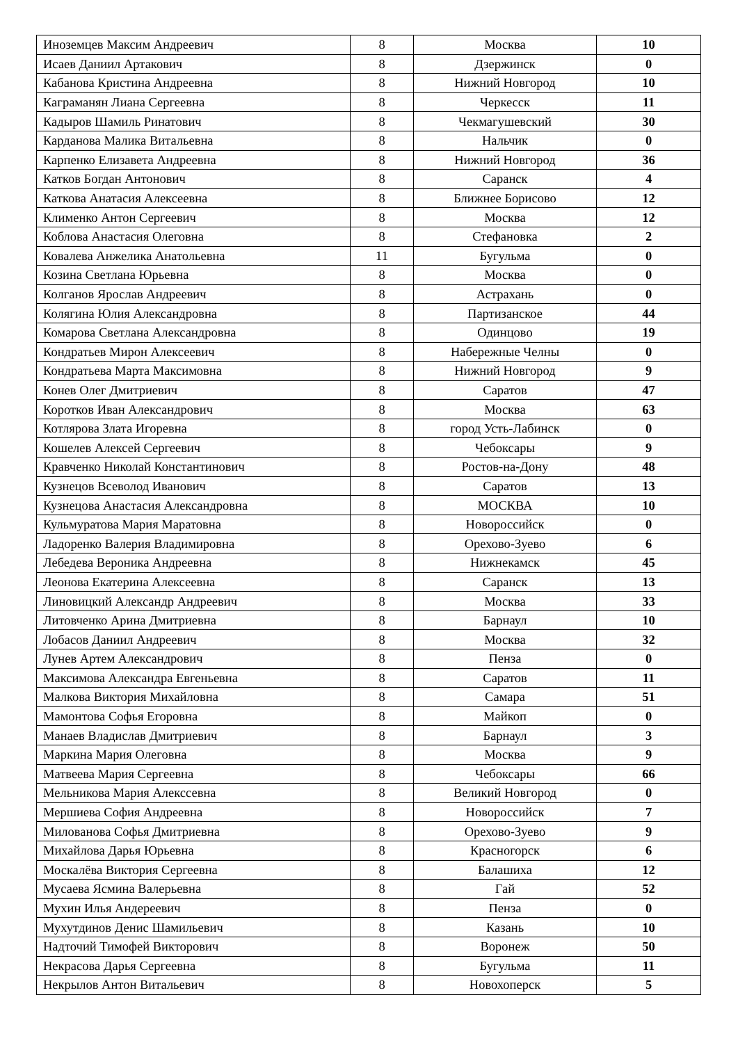| Иноземцев Максим Андреевич | 8 | Москва | 10 |
| Исаев Даниил Артакович | 8 | Дзержинск | 0 |
| Кабанова Кристина Андреевна | 8 | Нижний Новгород | 10 |
| Каграманян Лиана Сергеевна | 8 | Черкесск | 11 |
| Кадыров Шамиль Ринатович | 8 | Чекмагушевский | 30 |
| Карданова Малика Витальевна | 8 | Нальчик | 0 |
| Карпенко Елизавета Андреевна | 8 | Нижний Новгород | 36 |
| Катков Богдан Антонович | 8 | Саранск | 4 |
| Каткова Анатасия Алексеевна | 8 | Ближнее Борисово | 12 |
| Клименко Антон Сергеевич | 8 | Москва | 12 |
| Коблова Анастасия Олеговна | 8 | Стефановка | 2 |
| Ковалева Анжелика Анатольевна | 11 | Бугульма | 0 |
| Козина Светлана Юрьевна | 8 | Москва | 0 |
| Колганов Ярослав Андреевич | 8 | Астрахань | 0 |
| Колягина Юлия Александровна | 8 | Партизанское | 44 |
| Комарова Светлана Александровна | 8 | Одинцово | 19 |
| Кондратьев Мирон Алексеевич | 8 | Набережные Челны | 0 |
| Кондратьева Марта Максимовна | 8 | Нижний Новгород | 9 |
| Конев Олег Дмитриевич | 8 | Саратов | 47 |
| Коротков Иван Александрович | 8 | Москва | 63 |
| Котлярова Злата Игоревна | 8 | город Усть-Лабинск | 0 |
| Кошелев Алексей Сергеевич | 8 | Чебоксары | 9 |
| Кравченко Николай Константинович | 8 | Ростов-на-Дону | 48 |
| Кузнецов Всеволод Иванович | 8 | Саратов | 13 |
| Кузнецова Анастасия Александровна | 8 | МОСКВА | 10 |
| Кульмуратова Мария Маратовна | 8 | Новороссийск | 0 |
| Ладоренко Валерия Владимировна | 8 | Орехово-Зуево | 6 |
| Лебедева Вероника Андреевна | 8 | Нижнекамск | 45 |
| Леонова Екатерина Алексеевна | 8 | Саранск | 13 |
| Линовицкий Александр Андреевич | 8 | Москва | 33 |
| Литовченко Арина Дмитриевна | 8 | Барнаул | 10 |
| Лобасов Даниил Андреевич | 8 | Москва | 32 |
| Лунев Артем Александрович | 8 | Пенза | 0 |
| Максимова Александра Евгеньевна | 8 | Саратов | 11 |
| Малкова Виктория Михайловна | 8 | Самара | 51 |
| Мамонтова Софья Егоровна | 8 | Майкоп | 0 |
| Манаев Владислав Дмитриевич | 8 | Барнаул | 3 |
| Маркина Мария Олеговна | 8 | Москва | 9 |
| Матвеева Мария Сергеевна | 8 | Чебоксары | 66 |
| Мельникова Мария Алекссевна | 8 | Великий Новгород | 0 |
| Мершиева София Андреевна | 8 | Новороссийск | 7 |
| Милованова Софья Дмитриевна | 8 | Орехово-Зуево | 9 |
| Михайлова Дарья Юрьевна | 8 | Красногорск | 6 |
| Москалёва Виктория Сергеевна | 8 | Балашиха | 12 |
| Мусаева Ясмина Валерьевна | 8 | Гай | 52 |
| Мухин Илья Андереевич | 8 | Пенза | 0 |
| Мухутдинов Денис Шамильевич | 8 | Казань | 10 |
| Надточий Тимофей Викторович | 8 | Воронеж | 50 |
| Некрасова Дарья Сергеевна | 8 | Бугульма | 11 |
| Некрылов Антон Витальевич | 8 | Новохоперск | 5 |